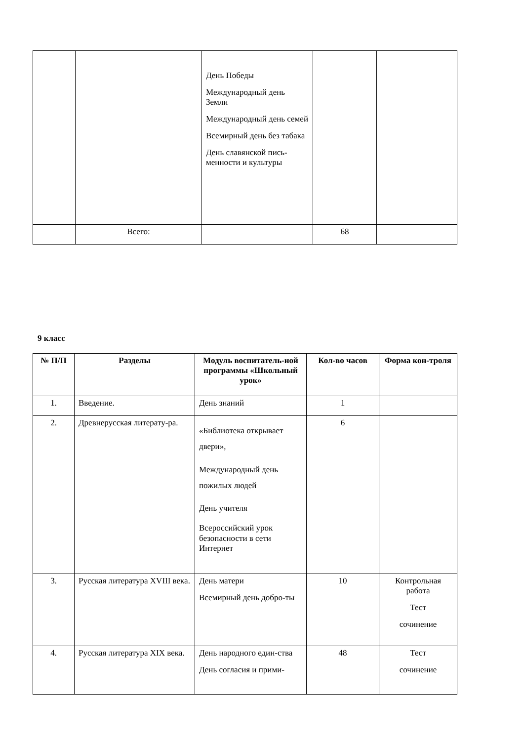| | | День Победы Международный день Земли Международный день семей Всемирный день без табака День славянской пись-менности и культуры | | |
| | Всего: | | 68 | |
9 класс
| № П/П | Разделы | Модуль воспитатель-ной программы «Школьный урок» | Кол-во часов | Форма кон-троля |
| --- | --- | --- | --- | --- |
| 1. | Введение. | День знаний | 1 | |
| 2. | Древнерусская литерату-ра. | «Библиотека открывает двери», Международный день пожилых людей День учителя Всероссийский урок безопасности в сети Интернет | 6 | |
| 3. | Русская литература XVIII века. | День матери Всемирный день добро-ты | 10 | Контрольная работа Тест сочинение |
| 4. | Русская литература XIX века. | День народного един-ства День согласия и прими- | 48 | Тест сочинение |